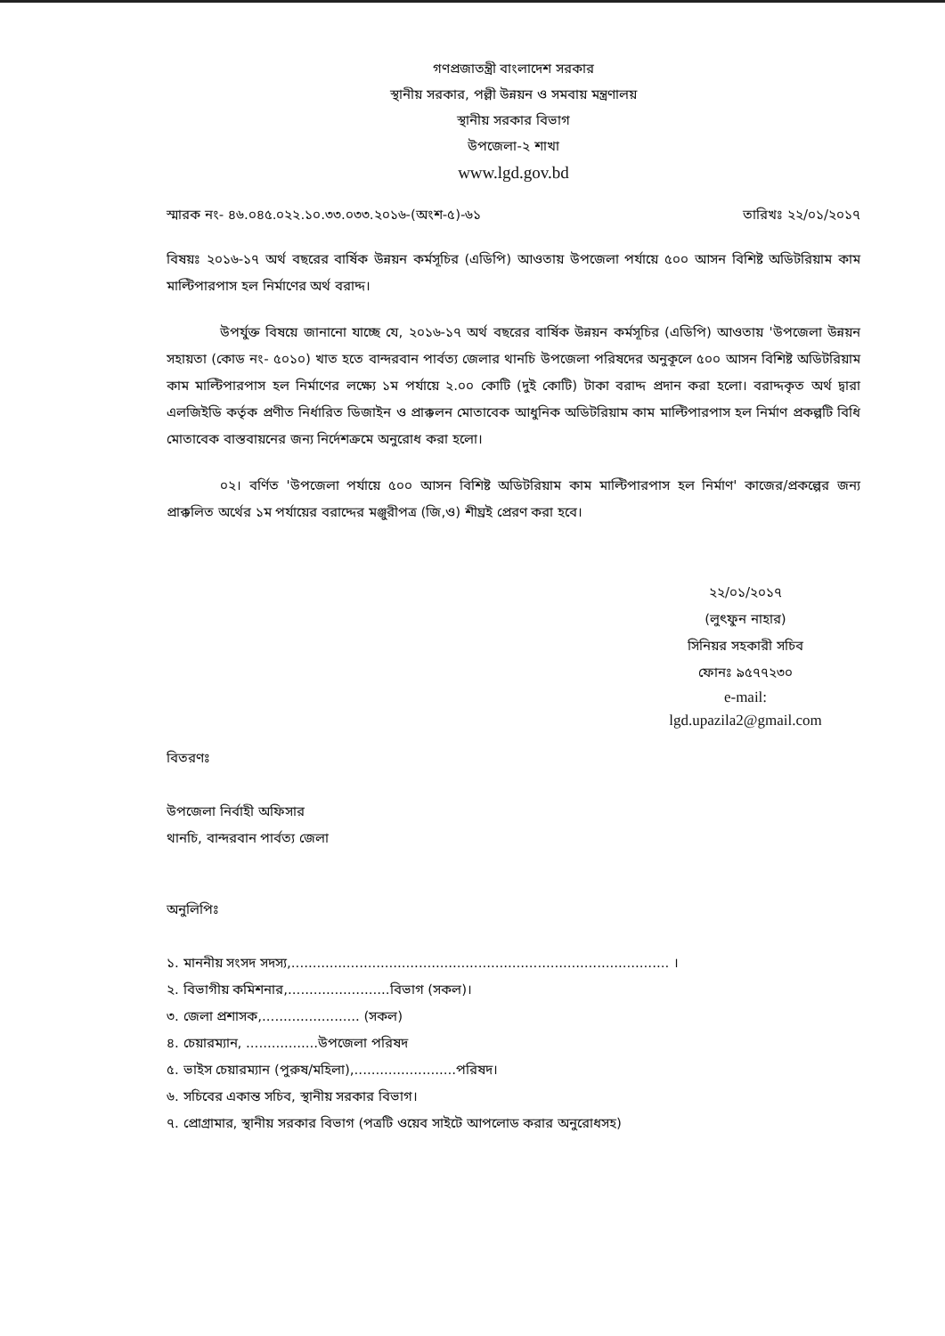গণপ্রজাতন্ত্রী বাংলাদেশ সরকার
স্থানীয় সরকার, পল্লী উন্নয়ন ও সমবায় মন্ত্রণালয়
স্থানীয় সরকার বিভাগ
উপজেলা-২ শাখা
www.lgd.gov.bd
স্মারক নং- ৪৬.০৪৫.০২২.১০.৩৩.০৩৩.২০১৬-(অংশ-৫)-৬১ তারিখঃ ২২/০১/২০১৭
বিষয়ঃ ২০১৬-১৭ অর্থ বছরের বার্ষিক উন্নয়ন কর্মসূচির (এডিপি) আওতায় উপজেলা পর্যায়ে ৫০০ আসন বিশিষ্ট অডিটরিয়াম কাম মাল্টিপারপাস হল নির্মাণের অর্থ বরাদ্দ।
উপর্যুক্ত বিষয়ে জানানো যাচ্ছে যে, ২০১৬-১৭ অর্থ বছরের বার্ষিক উন্নয়ন কর্মসূচির (এডিপি) আওতায় 'উপজেলা উন্নয়ন সহায়তা (কোড নং- ৫০১০) খাত হতে বান্দরবান পার্বত্য জেলার থানচি উপজেলা পরিষদের অনুকূলে ৫০০ আসন বিশিষ্ট অডিটরিয়াম কাম মাল্টিপারপাস হল নির্মাণের লক্ষ্যে ১ম পর্যায়ে ২.০০ কোটি (দুই কোটি) টাকা বরাদ্দ প্রদান করা হলো। বরাদ্দকৃত অর্থ দ্বারা এলজিইডি কর্তৃক প্রণীত নির্ধারিত ডিজাইন ও প্রাক্কলন মোতাবেক আধুনিক অডিটরিয়াম কাম মাল্টিপারপাস হল নির্মাণ প্রকল্পটি বিধি মোতাবেক বাস্তবায়নের জন্য নির্দেশক্রমে অনুরোধ করা হলো।
০২। বর্ণিত 'উপজেলা পর্যায়ে ৫০০ আসন বিশিষ্ট অডিটরিয়াম কাম মাল্টিপারপাস হল নির্মাণ' কাজের/প্রকল্পের জন্য প্রাক্কলিত অর্থের ১ম পর্যায়ের বরাদ্দের মঞ্জুরীপত্র (জি,ও) শীঘ্রই প্রেরণ করা হবে।
২২/০১/২০১৭
(লুৎফুন নাহার)
সিনিয়র সহকারী সচিব
ফোনঃ ৯৫৭৭২৩০
e-mail:
lgd.upazila2@gmail.com
বিতরণঃ
উপজেলা নির্বাহী অফিসার
থানচি, বান্দরবান পার্বত্য জেলা
অনুলিপিঃ
১. মাননীয় সংসদ সদস্য,......................................................................................... ।
২. বিভাগীয় কমিশনার,........................বিভাগ (সকল)।
৩. জেলা প্রশাসক,....................... (সকল)
৪. চেয়ারম্যান, .................উপজেলা পরিষদ
৫. ভাইস চেয়ারম্যান (পুরুষ/মহিলা),........................পরিষদ।
৬. সচিবের একান্ত সচিব, স্থানীয় সরকার বিভাগ।
৭. প্রোগ্রামার, স্থানীয় সরকার বিভাগ (পত্রটি ওয়েব সাইটে আপলোড করার অনুরোধসহ)